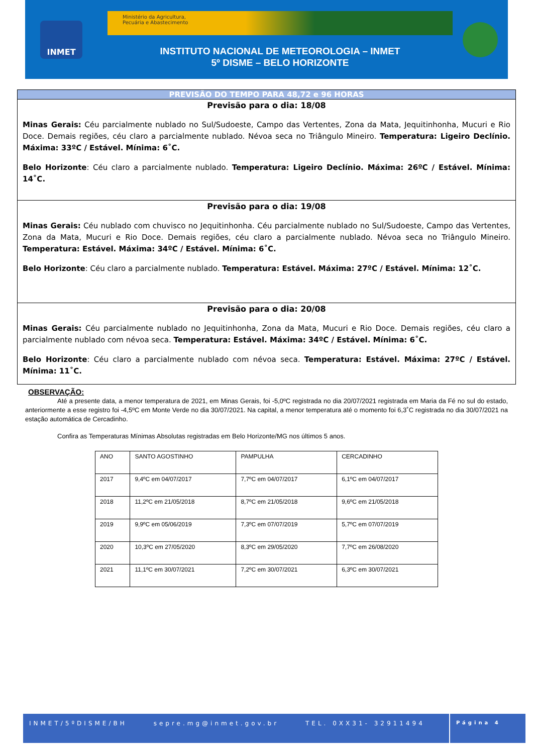INMET
Ministério da Agricultura,
Pecuária e Abastecimento
INSTITUTO NACIONAL DE METEOROLOGIA – INMET
5º DISME – BELO HORIZONTE
PREVISÃO DO TEMPO PARA 48,72 e 96 HORAS
Previsão para o dia: 18/08
Minas Gerais: Céu parcialmente nublado no Sul/Sudoeste, Campo das Vertentes, Zona da Mata, Jequitinhonha, Mucuri e Rio Doce. Demais regiões, céu claro a parcialmente nublado. Névoa seca no Triângulo Mineiro. Temperatura: Ligeiro Declínio. Máxima: 33ºC / Estável. Mínima: 6˚C.
Belo Horizonte: Céu claro a parcialmente nublado. Temperatura: Ligeiro Declínio. Máxima: 26ºC / Estável. Mínima: 14˚C.
Previsão para o dia: 19/08
Minas Gerais: Céu nublado com chuvisco no Jequitinhonha. Céu parcialmente nublado no Sul/Sudoeste, Campo das Vertentes, Zona da Mata, Mucuri e Rio Doce. Demais regiões, céu claro a parcialmente nublado. Névoa seca no Triângulo Mineiro. Temperatura: Estável. Máxima: 34ºC / Estável. Mínima: 6˚C.
Belo Horizonte: Céu claro a parcialmente nublado. Temperatura: Estável. Máxima: 27ºC / Estável. Mínima: 12˚C.
Previsão para o dia: 20/08
Minas Gerais: Céu parcialmente nublado no Jequitinhonha, Zona da Mata, Mucuri e Rio Doce. Demais regiões, céu claro a parcialmente nublado com névoa seca. Temperatura: Estável. Máxima: 34ºC / Estável. Mínima: 6˚C.
Belo Horizonte: Céu claro a parcialmente nublado com névoa seca. Temperatura: Estável. Máxima: 27ºC / Estável. Mínima: 11˚C.
OBSERVAÇÃO:
Até a presente data, a menor temperatura de 2021, em Minas Gerais, foi -5,0ºC registrada no dia 20/07/2021 registrada em Maria da Fé no sul do estado, anteriormente a esse registro foi -4,5ºC em Monte Verde no dia 30/07/2021. Na capital, a menor temperatura até o momento foi 6,3˚C registrada no dia 30/07/2021 na estação automática de Cercadinho.
Confira as Temperaturas Mínimas Absolutas registradas em Belo Horizonte/MG nos últimos 5 anos.
| ANO | SANTO AGOSTINHO | PAMPULHA | CERCADINHO |
| 2017 | 9,4ºC em 04/07/2017 | 7,7ºC em 04/07/2017 | 6,1ºC em 04/07/2017 |
| 2018 | 11,2ºC em 21/05/2018 | 8,7ºC em 21/05/2018 | 9,6ºC em 21/05/2018 |
| 2019 | 9,9ºC em 05/06/2019 | 7,3ºC em 07/07/2019 | 5,7ºC em 07/07/2019 |
| 2020 | 10,3ºC em 27/05/2020 | 8,3ºC em 29/05/2020 | 7,7ºC em 26/08/2020 |
| 2021 | 11,1ºC em 30/07/2021 | 7,2ºC em 30/07/2021 | 6,3ºC em 30/07/2021 |
INMET/5ºDISME/BH sepre.mg@inmet.gov.br TEL. 0XX31- 32911494
Página 4